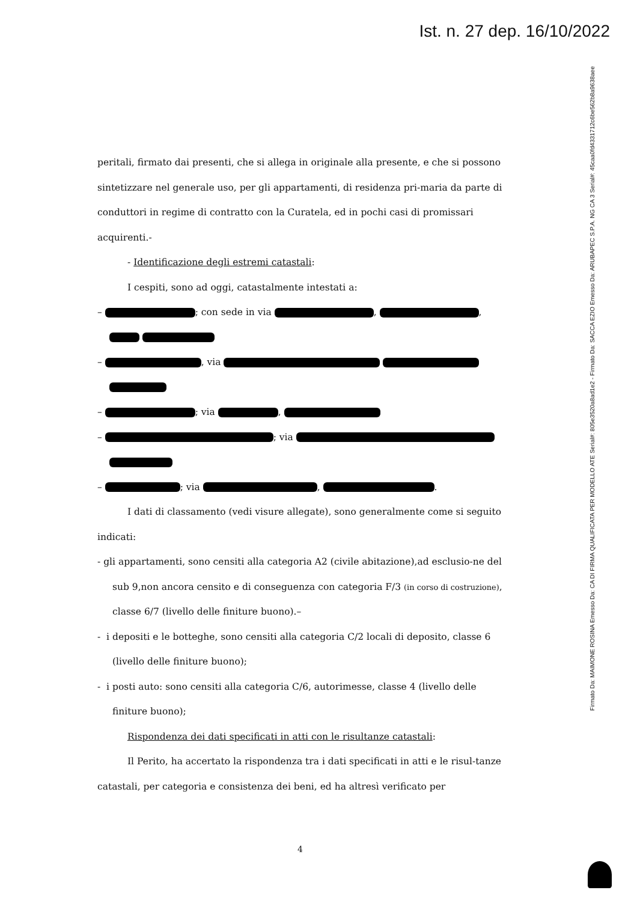Ist. n. 27 dep. 16/10/2022
Firmato Da: MAIMONE ROSINA Emesso Da: CA DI FIRMA QUALIFICATA PER MODELLO ATE Serial#: 805e3520a8ad1e2 - Firmato Da: SACCA EZIO Emesso Da: ARUBAPEC S.P.A. NG CA 3 Serial#: 45caa0fd4331712c6be562b8a9638aee
peritali, firmato dai presenti, che si allega in originale alla presente, e che si possono sintetizzare nel generale uso, per gli appartamenti, di residenza pri-maria da parte di conduttori in regime di contratto con la Curatela, ed in pochi casi di promissari acquirenti.-
- Identificazione degli estremi catastali:
I cespiti, sono ad oggi, catastalmente intestati a:
– ; con sede in via , ,
– , via
– ; via ,
– ; via
– ; via , .
I dati di classamento (vedi visure allegate), sono generalmente come si seguito indicati:
- gli appartamenti, sono censiti alla categoria A2 (civile abitazione),ad esclusio-ne del sub 9,non ancora censito e di conseguenza con categoria F/3 (in corso di costruzione), classe 6/7 (livello delle finiture buono).–
- i depositi e le botteghe, sono censiti alla categoria C/2 locali di deposito, classe 6 (livello delle finiture buono);
- i posti auto: sono censiti alla categoria C/6, autorimesse, classe 4 (livello delle finiture buono);
Rispondenza dei dati specificati in atti con le risultanze catastali:
Il Perito, ha accertato la rispondenza tra i dati specificati in atti e le risul-tanze catastali, per categoria e consistenza dei beni, ed ha altresì verificato per
4